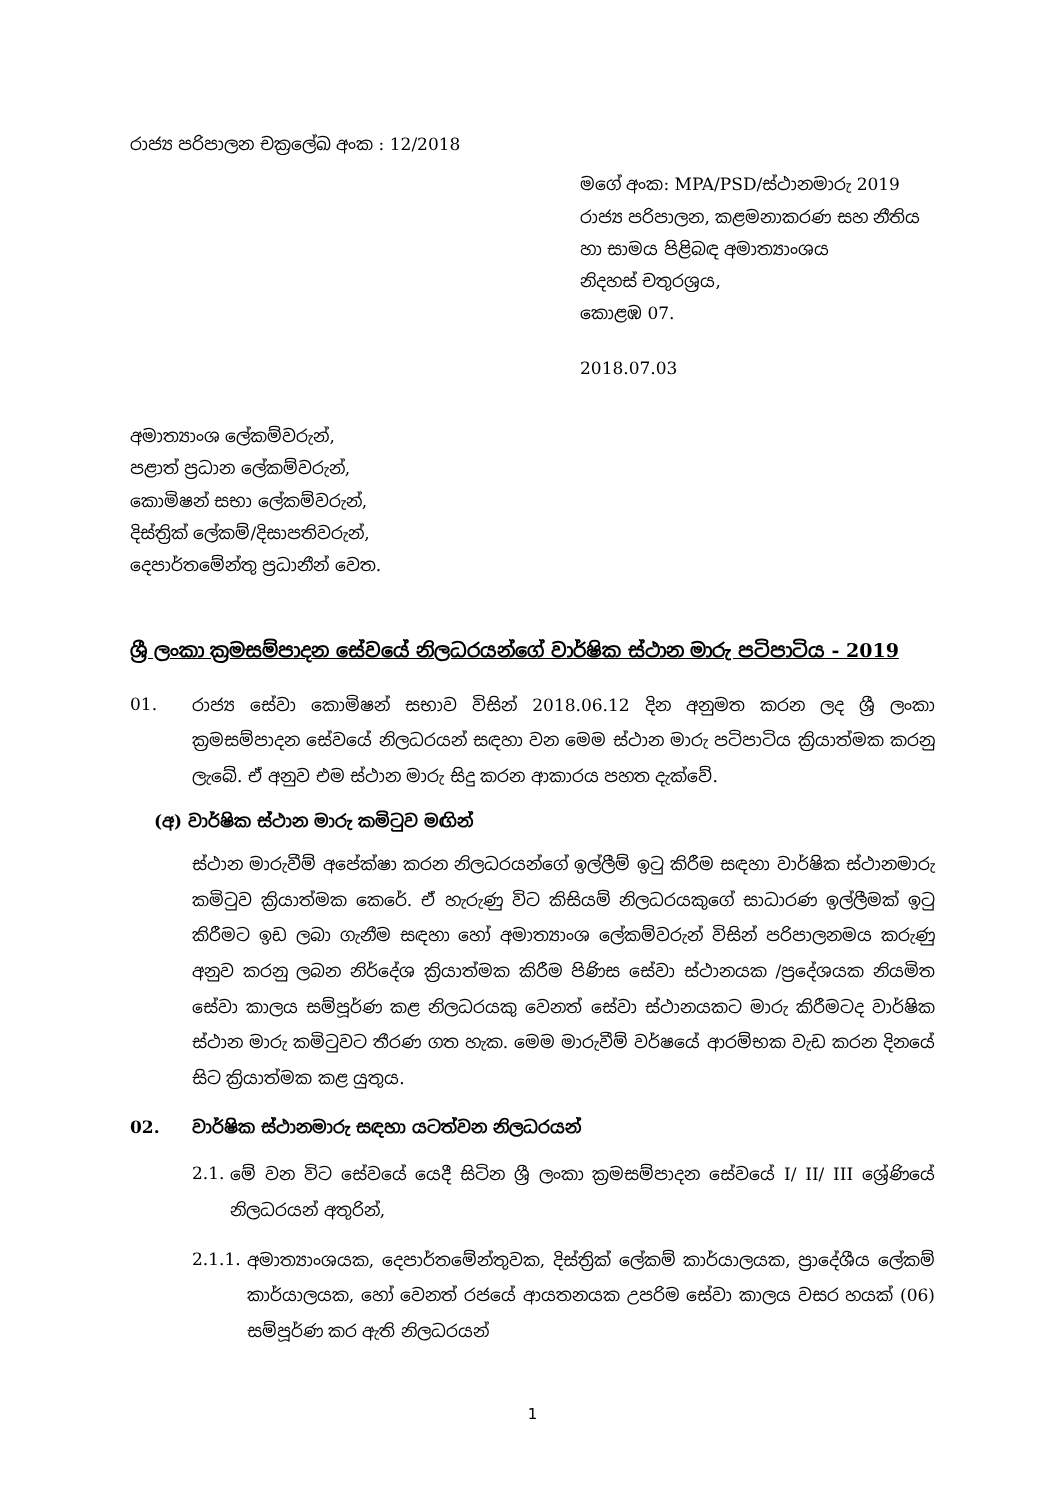රාජ්‍ය පරිපාලන චක්‍රලේඛ අංක : 12/2018
මගේ අංක: MPA/PSD/ස්ථානමාරු 2019
රාජ්‍ය පරිපාලන, කළමනාකරණ සහ නීතිය
හා සාමය පිළිබඳ අමාත්‍යාංශය
නිදහස් චතුරශ්‍රය,
කොළඹ 07.
2018.07.03
අමාත්‍යාංශ ලේකම්වරුන්,
පළාත් ප්‍රධාන ලේකම්වරුන්,
කොමිෂන් සභා ලේකම්වරුන්,
දිස්ත්‍රික් ලේකම්/දිසාපතිවරුන්,
දෙපාර්තමේන්තු ප්‍රධානීන් වෙත.
ශ්‍රී ලංකා ක්‍රමසම්පාදන සේවයේ නිලධරයන්ගේ වාර්ෂික ස්ථාන මාරු පටිපාටිය - 2019
01.
රාජ්‍ය සේවා කොමිෂන් සභාව විසින් 2018.06.12 දින අනුමත කරන ලද ශ්‍රී ලංකා ක්‍රමසම්පාදන සේවයේ නිලධරයන් සඳහා වන මෙම ස්ථාන මාරු පටිපාටිය ක්‍රියාත්මක කරනු ලැබේ. ඒ අනුව එම ස්ථාන මාරු සිදු කරන ආකාරය පහත දැක්වේ.
(අ) වාර්ෂික ස්ථාන මාරු කමිටුව මඟින්
ස්ථාන මාරුවීම් අපේක්ෂා කරන නිලධරයන්ගේ ඉල්ලීම් ඉටු කිරීම සඳහා වාර්ෂික ස්ථානමාරු කමිටුව ක්‍රියාත්මක කෙරේ. ඒ හැරුණු විට කිසියම් නිලධරයකුගේ සාධාරණ ඉල්ලීමක් ඉටු කිරීමට ඉඩ ලබා ගැනීම සඳහා හෝ අමාත්‍යාංශ ලේකම්වරුන් විසින් පරිපාලනමය කරුණු අනුව කරනු ලබන නිර්දේශ ක්‍රියාත්මක කිරීම පිණිස සේවා ස්ථානයක /ප්‍රදේශයක නියමිත සේවා කාලය සම්පූර්ණ කළ නිලධරයකු වෙනත් සේවා ස්ථානයකට මාරු කිරීමටද වාර්ෂික ස්ථාන මාරු කමිටුවට තීරණ ගත හැක. මෙම මාරුවීම් වර්ෂයේ ආරම්භක වැඩ කරන දිනයේ සිට ක්‍රියාත්මක කළ යුතුය.
02. වාර්ෂික ස්ථානමාරු සඳහා යටත්වන නිලධරයන්
2.1.
මේ වන විට සේවයේ යෙදී සිටින ශ්‍රී ලංකා ක්‍රමසම්පාදන සේවයේ I/ II/ III ශ්‍රේණියේ නිලධරයන් අතුරින්,
2.1.1.
අමාත්‍යාංශයක, දෙපාර්තමේන්තුවක, දිස්ත්‍රික් ලේකම් කාර්යාලයක, ප්‍රාදේශීය ලේකම් කාර්යාලයක, හෝ වෙනත් රජයේ ආයතනයක උපරිම සේවා කාලය වසර හයක් (06) සම්පූර්ණ කර ඇති නිලධරයන්
1